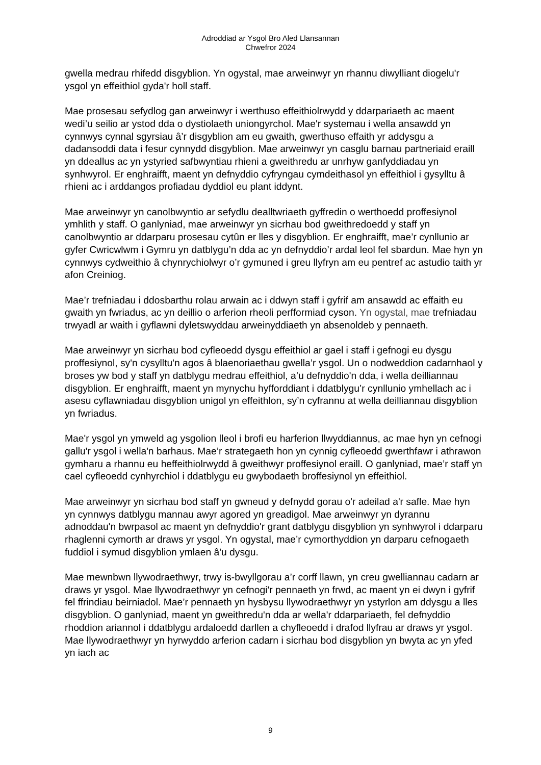Adroddiad ar Ysgol Bro Aled Llansannan
Chwefror 2024
gwella medrau rhifedd disgyblion. Yn ogystal, mae arweinwyr yn rhannu diwylliant diogelu'r ysgol yn effeithiol gyda'r holl staff.
Mae prosesau sefydlog gan arweinwyr i werthuso effeithiolrwydd y ddarpariaeth ac maent wedi’u seilio ar ystod dda o dystiolaeth uniongyrchol. Mae'r systemau i wella ansawdd yn cynnwys cynnal sgyrsiau â’r disgyblion am eu gwaith, gwerthuso effaith yr addysgu a dadansoddi data i fesur cynnydd disgyblion. Mae arweinwyr yn casglu barnau partneriaid eraill yn ddeallus ac yn ystyried safbwyntiau rhieni a gweithredu ar unrhyw ganfyddiadau yn synhwyrol. Er enghraifft, maent yn defnyddio cyfryngau cymdeithasol yn effeithiol i gysylltu â rhieni ac i arddangos profiadau dyddiol eu plant iddynt.
Mae arweinwyr yn canolbwyntio ar sefydlu dealltwriaeth gyffredin o werthoedd proffesiynol ymhlith y staff. O ganlyniad, mae arweinwyr yn sicrhau bod gweithredoedd y staff yn canolbwyntio ar ddarparu prosesau cytûn er lles y disgyblion. Er enghraifft, mae’r cynllunio ar gyfer Cwricwlwm i Gymru yn datblygu’n dda ac yn defnyddio’r ardal leol fel sbardun. Mae hyn yn cynnwys cydweithio â chynrychiolwyr o’r gymuned i greu llyfryn am eu pentref ac astudio taith yr afon Creiniog.
Mae’r trefniadau i ddosbarthu rolau arwain ac i ddwyn staff i gyfrif am ansawdd ac effaith eu gwaith yn fwriadus, ac yn deillio o arferion rheoli perfformiad cyson. Yn ogystal, mae trefniadau trwyadl ar waith i gyflawni dyletswyddau arweinyddiaeth yn absenoldeb y pennaeth.
Mae arweinwyr yn sicrhau bod cyfleoedd dysgu effeithiol ar gael i staff i gefnogi eu dysgu proffesiynol, sy'n cysylltu'n agos â blaenoriaethau gwella’r ysgol. Un o nodweddion cadarnhaol y broses yw bod y staff yn datblygu medrau effeithiol, a’u defnyddio'n dda, i wella deilliannau disgyblion. Er enghraifft, maent yn mynychu hyfforddiant i ddatblygu’r cynllunio ymhellach ac i asesu cyflawniadau disgyblion unigol yn effeithlon, sy’n cyfrannu at wella deilliannau disgyblion yn fwriadus.
Mae'r ysgol yn ymweld ag ysgolion lleol i brofi eu harferion llwyddiannus, ac mae hyn yn cefnogi gallu'r ysgol i wella'n barhaus. Mae’r strategaeth hon yn cynnig cyfleoedd gwerthfawr i athrawon gymharu a rhannu eu heffeithiolrwydd â gweithwyr proffesiynol eraill. O ganlyniad, mae’r staff yn cael cyfleoedd cynhyrchiol i ddatblygu eu gwybodaeth broffesiynol yn effeithiol.
Mae arweinwyr yn sicrhau bod staff yn gwneud y defnydd gorau o'r adeilad a'r safle. Mae hyn yn cynnwys datblygu mannau awyr agored yn greadigol. Mae arweinwyr yn dyrannu adnoddau'n bwrpasol ac maent yn defnyddio'r grant datblygu disgyblion yn synhwyrol i ddarparu rhaglenni cymorth ar draws yr ysgol. Yn ogystal, mae’r cymorthyddion yn darparu cefnogaeth fuddiol i symud disgyblion ymlaen â'u dysgu.
Mae mewnbwn llywodraethwyr, trwy is-bwyllgorau a’r corff llawn, yn creu gwelliannau cadarn ar draws yr ysgol. Mae llywodraethwyr yn cefnogi'r pennaeth yn frwd, ac maent yn ei dwyn i gyfrif fel ffrindiau beirniadol. Mae’r pennaeth yn hysbysu llywodraethwyr yn ystyrlon am ddysgu a lles disgyblion. O ganlyniad, maent yn gweithredu'n dda ar wella'r ddarpariaeth, fel defnyddio rhoddion ariannol i ddatblygu ardaloedd darllen a chyfleoedd i drafod llyfrau ar draws yr ysgol. Mae llywodraethwyr yn hyrwyddo arferion cadarn i sicrhau bod disgyblion yn bwyta ac yn yfed yn iach ac
9